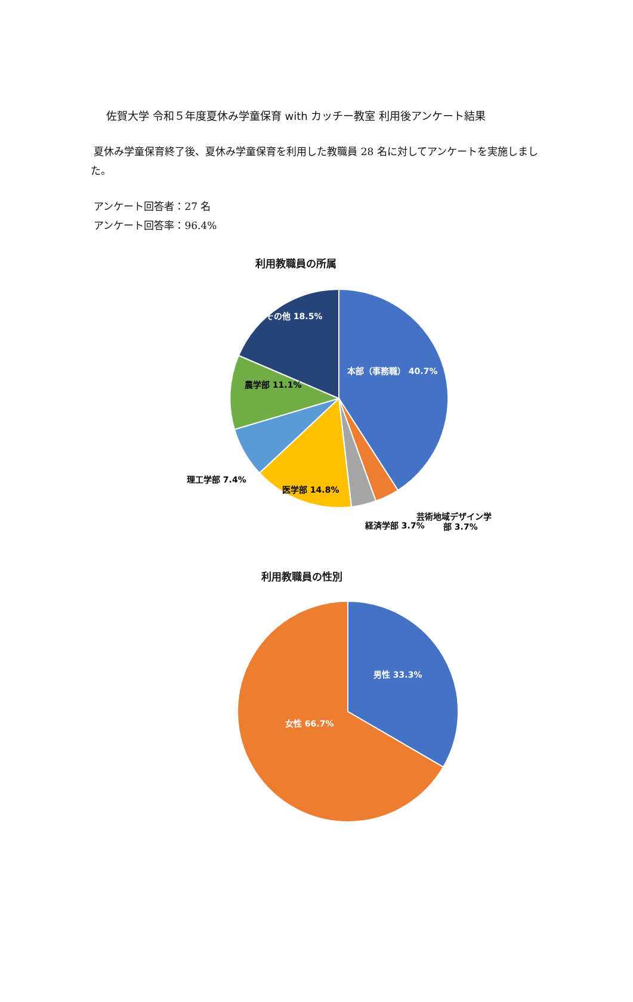佐賀大学 令和５年度夏休み学童保育 with カッチー教室 利用後アンケート結果
夏休み学童保育終了後、夏休み学童保育を利用した教職員 28 名に対してアンケートを実施しました。
アンケート回答者：27 名
アンケート回答率：96.4%
利用教職員の所属
その他 18.5%
本部（事務職） 40.7%
農学部 11.1%
理工学部 7.4%
医学部 14.8%
芸術地域デザイン学
部 3.7%
経済学部 3.7%
利用教職員の性別
男性 33.3%
女性 66.7%